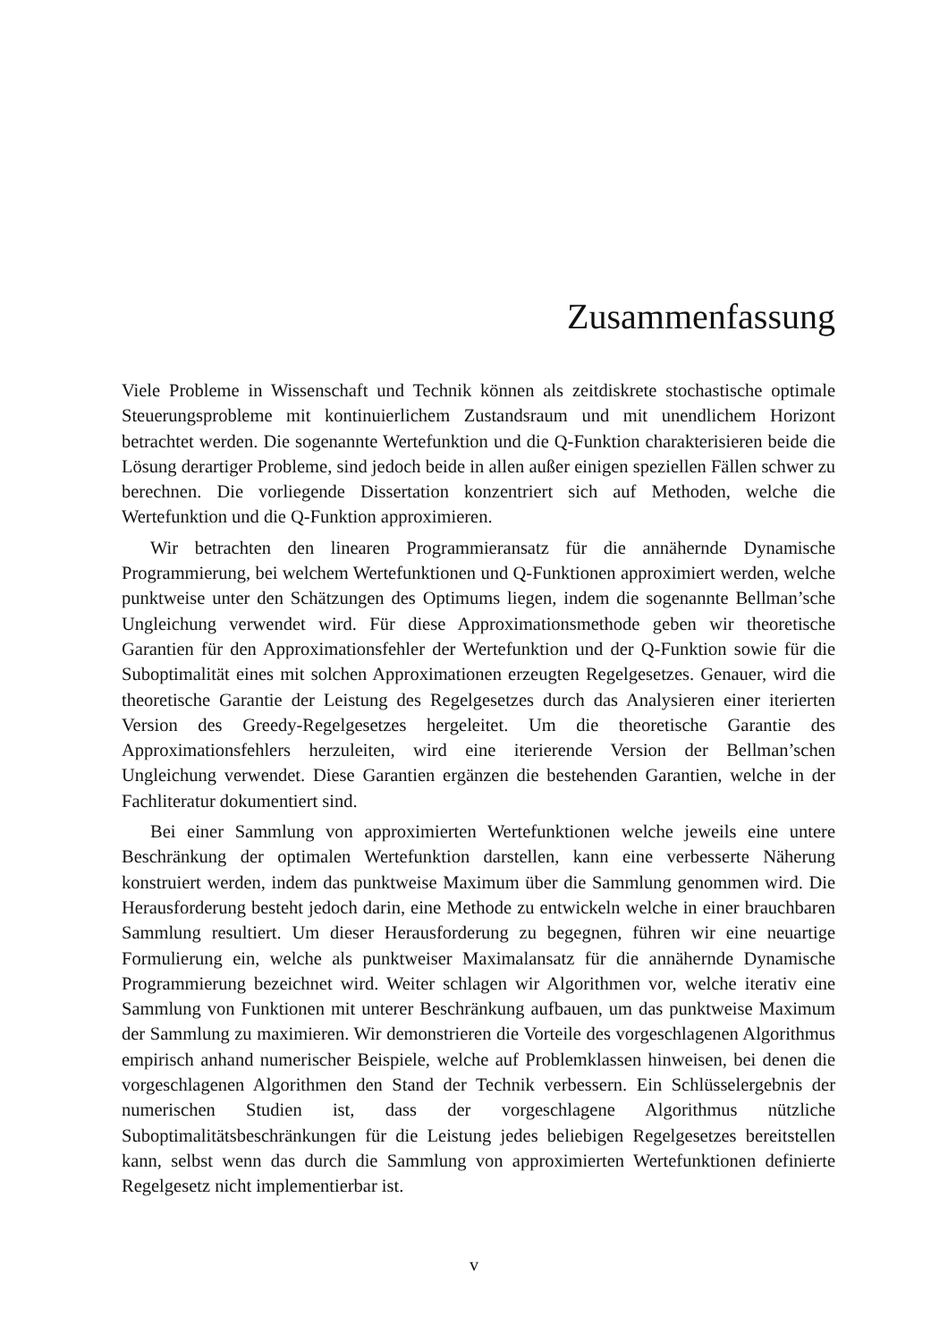Zusammenfassung
Viele Probleme in Wissenschaft und Technik können als zeitdiskrete stochastische optimale Steuerungsprobleme mit kontinuierlichem Zustandsraum und mit unendlichem Horizont betrachtet werden. Die sogenannte Wertefunktion und die Q-Funktion charakterisieren beide die Lösung derartiger Probleme, sind jedoch beide in allen außer einigen speziellen Fällen schwer zu berechnen. Die vorliegende Dissertation konzentriert sich auf Methoden, welche die Wertefunktion und die Q-Funktion approximieren.
Wir betrachten den linearen Programmieransatz für die annähernde Dynamische Programmierung, bei welchem Wertefunktionen und Q-Funktionen approximiert werden, welche punktweise unter den Schätzungen des Optimums liegen, indem die sogenannte Bellman’sche Ungleichung verwendet wird. Für diese Approximationsmethode geben wir theoretische Garantien für den Approximationsfehler der Wertefunktion und der Q-Funktion sowie für die Suboptimalität eines mit solchen Approximationen erzeugten Regelgesetzes. Genauer, wird die theoretische Garantie der Leistung des Regelgesetzes durch das Analysieren einer iterierten Version des Greedy-Regelgesetzes hergeleitet. Um die theoretische Garantie des Approximationsfehlers herzuleiten, wird eine iterierende Version der Bellman’schen Ungleichung verwendet. Diese Garantien ergänzen die bestehenden Garantien, welche in der Fachliteratur dokumentiert sind.
Bei einer Sammlung von approximierten Wertefunktionen welche jeweils eine untere Beschränkung der optimalen Wertefunktion darstellen, kann eine verbesserte Näherung konstruiert werden, indem das punktweise Maximum über die Sammlung genommen wird. Die Herausforderung besteht jedoch darin, eine Methode zu entwickeln welche in einer brauchbaren Sammlung resultiert. Um dieser Herausforderung zu begegnen, führen wir eine neuartige Formulierung ein, welche als punktweiser Maximalansatz für die annähernde Dynamische Programmierung bezeichnet wird. Weiter schlagen wir Algorithmen vor, welche iterativ eine Sammlung von Funktionen mit unterer Beschränkung aufbauen, um das punktweise Maximum der Sammlung zu maximieren. Wir demonstrieren die Vorteile des vorgeschlagenen Algorithmus empirisch anhand numerischer Beispiele, welche auf Problemklassen hinweisen, bei denen die vorgeschlagenen Algorithmen den Stand der Technik verbessern. Ein Schlüsselergebnis der numerischen Studien ist, dass der vorgeschlagene Algorithmus nützliche Suboptimalitätsbeschränkungen für die Leistung jedes beliebigen Regelgesetzes bereitstellen kann, selbst wenn das durch die Sammlung von approximierten Wertefunktionen definierte Regelgesetz nicht implementierbar ist.
v